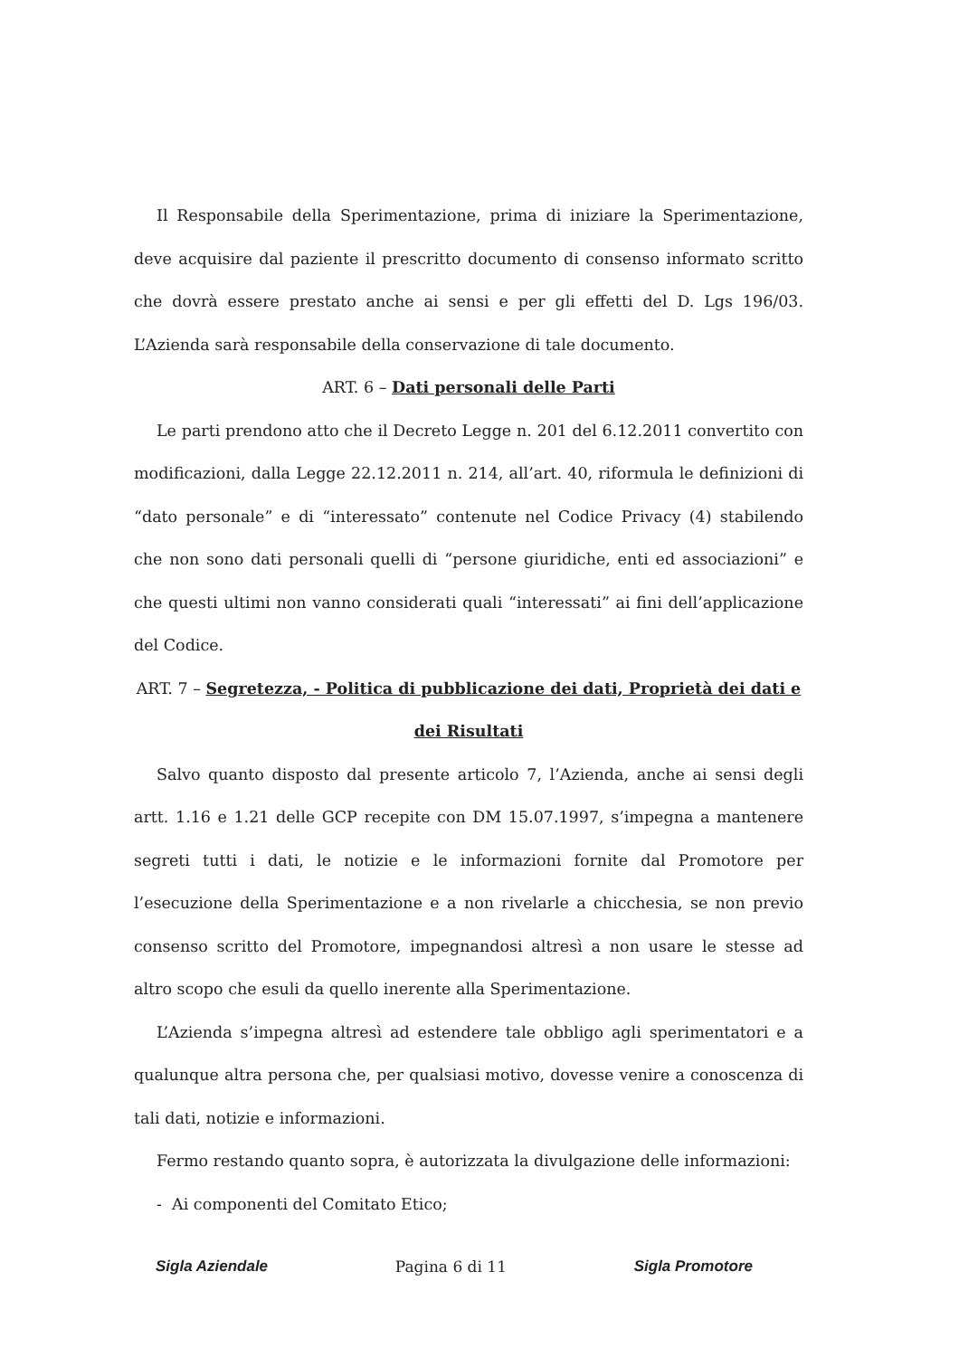Il Responsabile della Sperimentazione, prima di iniziare la Sperimentazione, deve acquisire dal paziente il prescritto documento di consenso informato scritto che dovrà essere prestato anche ai sensi e per gli effetti del D. Lgs 196/03. L’Azienda sarà responsabile della conservazione di tale documento.
ART. 6 – Dati personali delle Parti
Le parti prendono atto che il Decreto Legge n. 201 del 6.12.2011 convertito con modificazioni, dalla Legge 22.12.2011 n. 214, all’art. 40, riformula le definizioni di “dato personale” e di “interessato” contenute nel Codice Privacy (4) stabilendo che non sono dati personali quelli di “persone giuridiche, enti ed associazioni” e che questi ultimi non vanno considerati quali “interessati” ai fini dell’applicazione del Codice.
ART. 7 – Segretezza, - Politica di pubblicazione dei dati, Proprietà dei dati e dei Risultati
Salvo quanto disposto dal presente articolo 7, l’Azienda, anche ai sensi degli artt. 1.16 e 1.21 delle GCP recepite con DM 15.07.1997, s’impegna a mantenere segreti tutti i dati, le notizie e le informazioni fornite dal Promotore per l’esecuzione della Sperimentazione e a non rivelarle a chicchesia, se non previo consenso scritto del Promotore, impegnandosi altresì a non usare le stesse ad altro scopo che esuli da quello inerente alla Sperimentazione.
L’Azienda s’impegna altresì ad estendere tale obbligo agli sperimentatori e a qualunque altra persona che, per qualsiasi motivo, dovesse venire a conoscenza di tali dati, notizie e informazioni.
Fermo restando quanto sopra, è autorizzata la divulgazione delle informazioni:
- Ai componenti del Comitato Etico;
Sigla Aziendale Pagina 6 di 11 Sigla Promotore